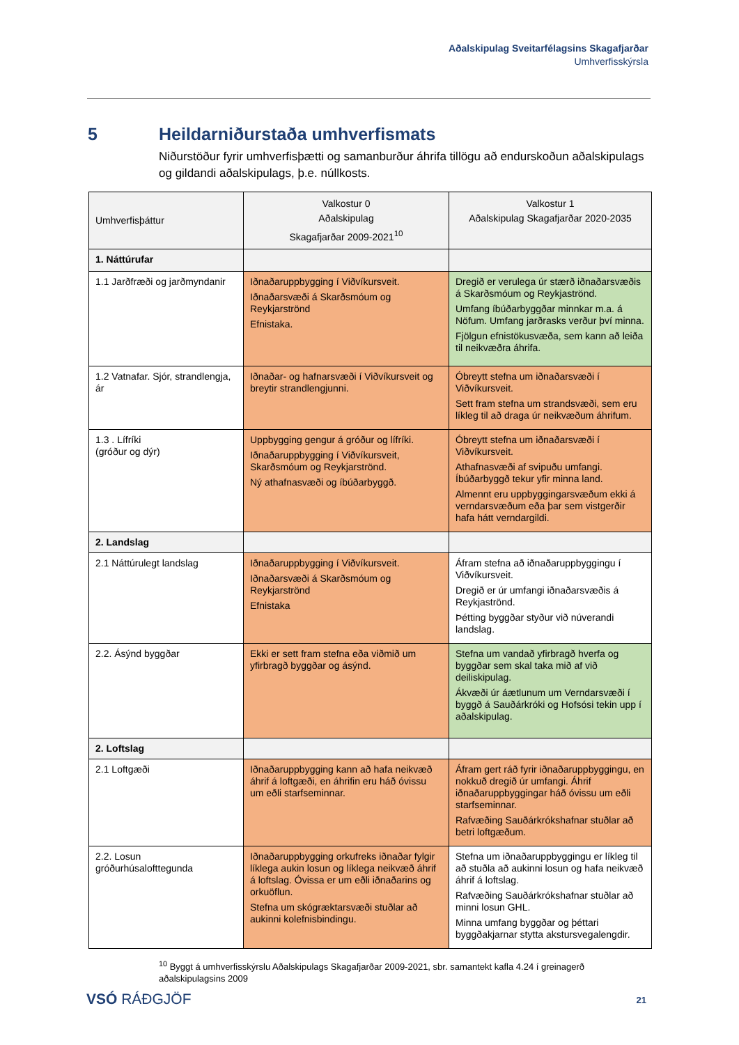Aðalskipulag Sveitarfélagsins Skagafjarðar
Umhverfisskýrsla
5 Heildarniðurstaða umhverfismats
Niðurstöður fyrir umhverfisþætti og samanburður áhrifa tillögu að endurskoðun aðalskipulags og gildandi aðalskipulags, þ.e. núllkosts.
| Umhverfisþáttur | Valkostur 0 Aðalskipulag Skagafjarðar 2009-2021<sup>10</sup> | Valkostur 1 Aðalskipulag Skagafjarðar 2020-2035 |
| --- | --- | --- |
| 1. Náttúrufar | | |
| 1.1 Jarðfræði og jarðmyndanir | Iðnaðaruppbygging í Viðvíkursveit. Iðnaðarsvæði á Skarðsmóum og Reykjarströnd Efnistaka. | Dregið er verulega úr stærð iðnaðarsvæðis á Skarðsmóum og Reykjaströnd. Umfang íbúðarbyggðar minnkar m.a. á Nöfum. Umfang jarðrasks verður því minna. Fjölgun efnistökusvæða, sem kann að leiða til neikvæðra áhrifa. |
| 1.2 Vatnafar. Sjór, strandlengja, ár | Iðnaðar- og hafnarsvæði í Viðvíkursveit og breytir strandlengjunni. | Óbreytt stefna um iðnaðarsvæði í Viðvíkursveit. Sett fram stefna um strandsvæði, sem eru líkleg til að draga úr neikvæðum áhrifum. |
| 1.3 . Lífríki (gróður og dýr) | Uppbygging gengur á gróður og lífríki. Iðnaðaruppbygging í Viðvíkursveit, Skarðsmóum og Reykjarströnd. Ný athafnasvæði og íbúðarbyggð. | Óbreytt stefna um iðnaðarsvæði í Viðvíkursveit. Athafnasvæði af svipuðu umfangi. Íbúðarbyggð tekur yfir minna land. Almennt eru uppbyggingarsvæðum ekki á verndarsvæðum eða þar sem vistgerðir hafa hátt verndargildi. |
| 2. Landslag | | |
| 2.1 Náttúrulegt landslag | Iðnaðaruppbygging í Viðvíkursveit. Iðnaðarsvæði á Skarðsmóum og Reykjarströnd Efnistaka | Áfram stefna að iðnaðaruppbyggingu í Viðvíkursveit. Dregið er úr umfangi iðnaðarsvæðis á Reykjaströnd. Þétting byggðar styður við núverandi landslag. |
| 2.2. Ásýnd byggðar | Ekki er sett fram stefna eða viðmið um yfirbragð byggðar og ásýnd. | Stefna um vandað yfirbragð hverfa og byggðar sem skal taka mið af við deiliskipulag. Ákvæði úr áætlunum um Verndarsvæði í byggð á Sauðárkróki og Hofsósi tekin upp í aðalskipulag. |
| 2. Loftslag | | |
| 2.1 Loftgæði | Iðnaðaruppbygging kann að hafa neikvæð áhrif á loftgæði, en áhrifin eru háð óvissu um eðli starfseminnar. | Áfram gert ráð fyrir iðnaðaruppbyggingu, en nokkuð dregið úr umfangi. Áhrif iðnaðaruppbyggingar háð óvissu um eðli starfseminnar. Rafvæðing Sauðárkrókshafnar stuðlar að betri loftgæðum. |
| 2.2. Losun gróðurhúsalofttegunda | Iðnaðaruppbygging orkufreks iðnaðar fylgir líklega aukin losun og líklega neikvæð áhrif á loftslag. Óvissa er um eðli iðnaðarins og orkuöflun. Stefna um skógræktarsvæði stuðlar að aukinni kolefnisbindingu. | Stefna um iðnaðaruppbyggingu er líkleg til að stuðla að aukinni losun og hafa neikvæð áhrif á loftslag. Rafvæðing Sauðárkrókshafnar stuðlar að minni losun GHL. Minna umfang byggðar og þéttari byggðakjarnar stytta akstursvegalengdir. |
<sup>10</sup> Byggt á umhverfisskýrslu Aðalskipulags Skagafjarðar 2009-2021, sbr. samantekt kafla 4.24 í greinagerð aðalskipulagsins 2009
VSÓ RÁÐGJÖF 21